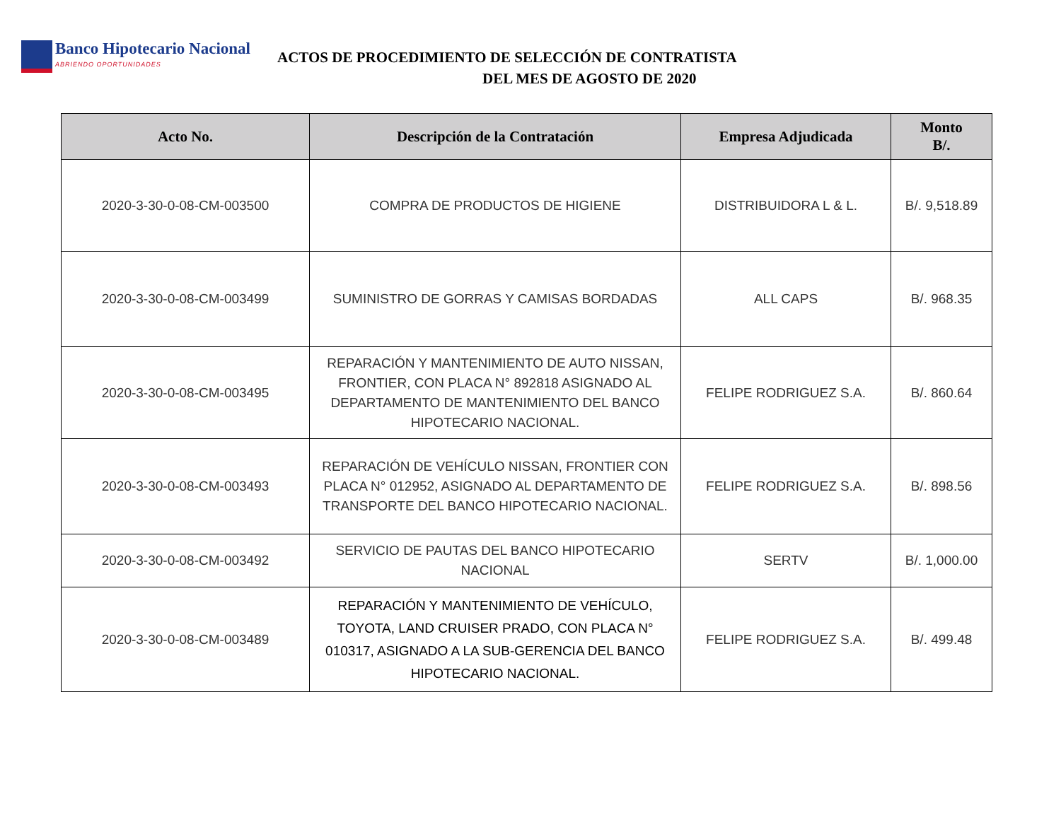Banco Hipotecario Nacional
ABRIENDO OPORTUNIDADES
ACTOS DE PROCEDIMIENTO DE SELECCIÓN DE CONTRATISTA
DEL MES DE AGOSTO DE 2020
| Acto No. | Descripción de la Contratación | Empresa Adjudicada | Monto B/. |
| --- | --- | --- | --- |
| 2020-3-30-0-08-CM-003500 | COMPRA DE PRODUCTOS DE HIGIENE | DISTRIBUIDORA L & L. | B/. 9,518.89 |
| 2020-3-30-0-08-CM-003499 | SUMINISTRO DE GORRAS Y CAMISAS BORDADAS | ALL CAPS | B/. 968.35 |
| 2020-3-30-0-08-CM-003495 | REPARACIÓN Y MANTENIMIENTO DE AUTO NISSAN, FRONTIER, CON PLACA N° 892818 ASIGNADO AL DEPARTAMENTO DE MANTENIMIENTO DEL BANCO HIPOTECARIO NACIONAL. | FELIPE RODRIGUEZ S.A. | B/. 860.64 |
| 2020-3-30-0-08-CM-003493 | REPARACIÓN DE VEHÍCULO NISSAN, FRONTIER CON PLACA N° 012952, ASIGNADO AL DEPARTAMENTO DE TRANSPORTE DEL BANCO HIPOTECARIO NACIONAL. | FELIPE RODRIGUEZ S.A. | B/. 898.56 |
| 2020-3-30-0-08-CM-003492 | SERVICIO DE PAUTAS DEL BANCO HIPOTECARIO NACIONAL | SERTV | B/. 1,000.00 |
| 2020-3-30-0-08-CM-003489 | REPARACIÓN Y MANTENIMIENTO DE VEHÍCULO, TOYOTA, LAND CRUISER PRADO, CON PLACA N° 010317, ASIGNADO A LA SUB-GERENCIA DEL BANCO HIPOTECARIO NACIONAL. | FELIPE RODRIGUEZ S.A. | B/. 499.48 |